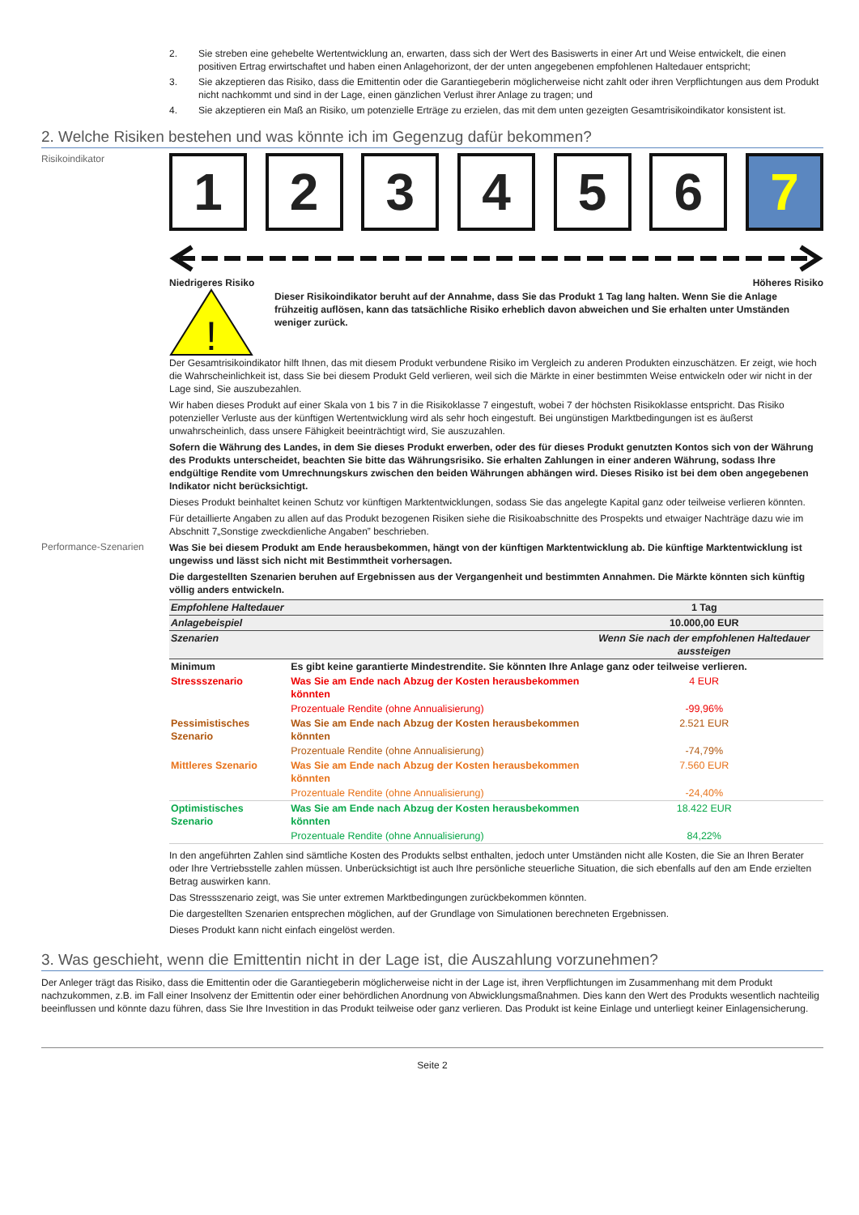2. Sie streben eine gehebelte Wertentwicklung an, erwarten, dass sich der Wert des Basiswerts in einer Art und Weise entwickelt, die einen positiven Ertrag erwirtschaftet und haben einen Anlagehorizont, der der unten angegebenen empfohlenen Haltedauer entspricht;
3. Sie akzeptieren das Risiko, dass die Emittentin oder die Garantiegeberin möglicherweise nicht zahlt oder ihren Verpflichtungen aus dem Produkt nicht nachkommt und sind in der Lage, einen gänzlichen Verlust ihrer Anlage zu tragen; und
4. Sie akzeptieren ein Maß an Risiko, um potenzielle Erträge zu erzielen, das mit dem unten gezeigten Gesamtrisikoindikator konsistent ist.
2. Welche Risiken bestehen und was könnte ich im Gegenzug dafür bekommen?
Risikoindikator
1 2 3 4 5 6 7
Niedrigeres Risiko Höheres Risiko
!
Dieser Risikoindikator beruht auf der Annahme, dass Sie das Produkt 1 Tag lang halten. Wenn Sie die Anlage frühzeitig auflösen, kann das tatsächliche Risiko erheblich davon abweichen und Sie erhalten unter Umständen weniger zurück.
Der Gesamtrisikoindikator hilft Ihnen, das mit diesem Produkt verbundene Risiko im Vergleich zu anderen Produkten einzuschätzen. Er zeigt, wie hoch die Wahrscheinlichkeit ist, dass Sie bei diesem Produkt Geld verlieren, weil sich die Märkte in einer bestimmten Weise entwickeln oder wir nicht in der Lage sind, Sie auszubezahlen.
Wir haben dieses Produkt auf einer Skala von 1 bis 7 in die Risikoklasse 7 eingestuft, wobei 7 der höchsten Risikoklasse entspricht. Das Risiko potenzieller Verluste aus der künftigen Wertentwicklung wird als sehr hoch eingestuft. Bei ungünstigen Marktbedingungen ist es äußerst unwahrscheinlich, dass unsere Fähigkeit beeinträchtigt wird, Sie auszuzahlen.
Sofern die Währung des Landes, in dem Sie dieses Produkt erwerben, oder des für dieses Produkt genutzten Kontos sich von der Währung des Produkts unterscheidet, beachten Sie bitte das Währungsrisiko. Sie erhalten Zahlungen in einer anderen Währung, sodass Ihre endgültige Rendite vom Umrechnungskurs zwischen den beiden Währungen abhängen wird. Dieses Risiko ist bei dem oben angegebenen Indikator nicht berücksichtigt.
Dieses Produkt beinhaltet keinen Schutz vor künftigen Marktentwicklungen, sodass Sie das angelegte Kapital ganz oder teilweise verlieren könnten.
Für detaillierte Angaben zu allen auf das Produkt bezogenen Risiken siehe die Risikoabschnitte des Prospekts und etwaiger Nachträge dazu wie im Abschnitt 7„Sonstige zweckdienliche Angaben” beschrieben.
Performance-Szenarien
Was Sie bei diesem Produkt am Ende herausbekommen, hängt von der künftigen Marktentwicklung ab. Die künftige Marktentwicklung ist ungewiss und lässt sich nicht mit Bestimmtheit vorhersagen.
Die dargestellten Szenarien beruhen auf Ergebnissen aus der Vergangenheit und bestimmten Annahmen. Die Märkte könnten sich künftig völlig anders entwickeln.
| Empfohlene Haltedauer | | 1 Tag |
| --- | --- | --- |
| Anlagebeispiel | | 10.000,00 EUR |
| Szenarien | | Wenn Sie nach der empfohlenen Haltedauer aussteigen |
| Minimum | Es gibt keine garantierte Mindestrendite. Sie könnten Ihre Anlage ganz oder teilweise verlieren. | |
| Stressszenario | Was Sie am Ende nach Abzug der Kosten herausbekommen könnten | 4 EUR |
| | Prozentuale Rendite (ohne Annualisierung) | -99,96% |
| Pessimistisches Szenario | Was Sie am Ende nach Abzug der Kosten herausbekommen könnten | 2.521 EUR |
| | Prozentuale Rendite (ohne Annualisierung) | -74,79% |
| Mittleres Szenario | Was Sie am Ende nach Abzug der Kosten herausbekommen könnten | 7.560 EUR |
| | Prozentuale Rendite (ohne Annualisierung) | -24,40% |
| Optimistisches Szenario | Was Sie am Ende nach Abzug der Kosten herausbekommen könnten | 18.422 EUR |
| | Prozentuale Rendite (ohne Annualisierung) | 84,22% |
In den angeführten Zahlen sind sämtliche Kosten des Produkts selbst enthalten, jedoch unter Umständen nicht alle Kosten, die Sie an Ihren Berater oder Ihre Vertriebsstelle zahlen müssen. Unberücksichtigt ist auch Ihre persönliche steuerliche Situation, die sich ebenfalls auf den am Ende erzielten Betrag auswirken kann.
Das Stressszenario zeigt, was Sie unter extremen Marktbedingungen zurückbekommen könnten.
Die dargestellten Szenarien entsprechen möglichen, auf der Grundlage von Simulationen berechneten Ergebnissen.
Dieses Produkt kann nicht einfach eingelöst werden.
3. Was geschieht, wenn die Emittentin nicht in der Lage ist, die Auszahlung vorzunehmen?
Der Anleger trägt das Risiko, dass die Emittentin oder die Garantiegeberin möglicherweise nicht in der Lage ist, ihren Verpflichtungen im Zusammenhang mit dem Produkt nachzukommen, z.B. im Fall einer Insolvenz der Emittentin oder einer behördlichen Anordnung von Abwicklungsmaßnahmen. Dies kann den Wert des Produkts wesentlich nachteilig beeinflussen und könnte dazu führen, dass Sie Ihre Investition in das Produkt teilweise oder ganz verlieren. Das Produkt ist keine Einlage und unterliegt keiner Einlagensicherung.
Seite 2